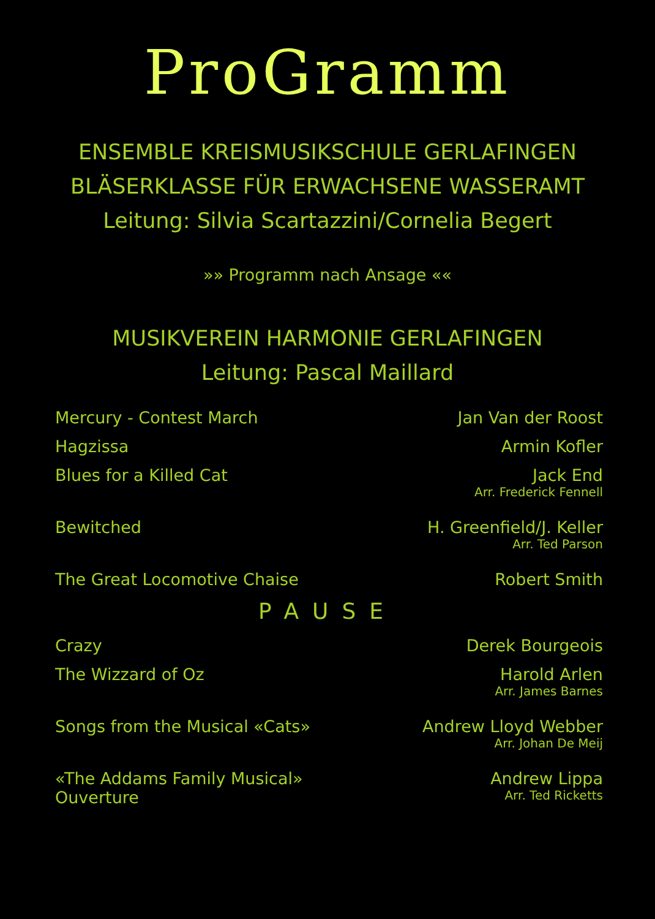ProGramm
ENSEMBLE KREISMUSIKSCHULE GERLAFINGEN
BLÄSERKLASSE FÜR ERWACHSENE WASSERAMT
Leitung: Silvia Scartazzini/Cornelia Begert
»» Programm nach Ansage ««
MUSIKVEREIN HARMONIE GERLAFINGEN
Leitung: Pascal Maillard
Mercury - Contest March Jan Van der Roost
Hagzissa Armin Kofler
Blues for a Killed Cat Jack End
Arr. Frederick Fennell
Bewitched H. Greenfield/J. Keller
Arr. Ted Parson
The Great Locomotive Chaise Robert Smith
PAUSE
Crazy Derek Bourgeois
The Wizzard of Oz Harold Arlen
Arr. James Barnes
Songs from the Musical «Cats» Andrew Lloyd Webber
Arr. Johan De Meij
«The Addams Family Musical»
Ouverture
Andrew Lippa
Arr. Ted Ricketts